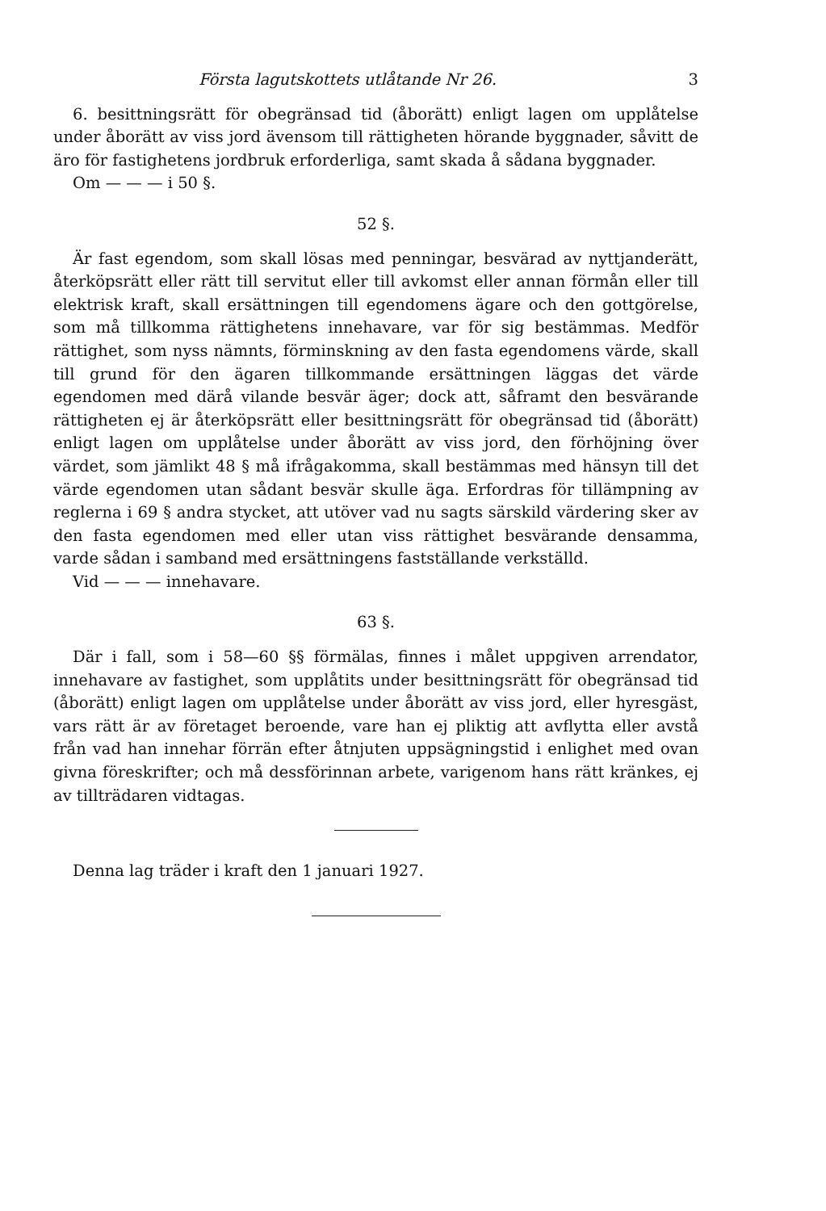Första lagutskottets utlåtande Nr 26. 3
6. besittningsrätt för obegränsad tid (åborätt) enligt lagen om upplåtelse under åborätt av viss jord ävensom till rättigheten hörande byggnader, såvitt de äro för fastighetens jordbruk erforderliga, samt skada å sådana byggnader.
Om — — — i 50 §.
52 §.
Är fast egendom, som skall lösas med penningar, besvärad av nyttjanderätt, återköpsrätt eller rätt till servitut eller till avkomst eller annan förmån eller till elektrisk kraft, skall ersättningen till egendomens ägare och den gottgörelse, som må tillkomma rättighetens innehavare, var för sig bestämmas. Medför rättighet, som nyss nämnts, förminskning av den fasta egendomens värde, skall till grund för den ägaren tillkommande ersättningen läggas det värde egendomen med därå vilande besvär äger; dock att, såframt den besvärande rättigheten ej är återköpsrätt eller besittningsrätt för obegränsad tid (åborätt) enligt lagen om upplåtelse under åborätt av viss jord, den förhöjning över värdet, som jämlikt 48 § må ifrågakomma, skall bestämmas med hänsyn till det värde egendomen utan sådant besvär skulle äga. Erfordras för tillämpning av reglerna i 69 § andra stycket, att utöver vad nu sagts särskild värdering sker av den fasta egendomen med eller utan viss rättighet besvärande densamma, varde sådan i samband med ersättningens fastställande verkställd.
Vid — — — innehavare.
63 §.
Där i fall, som i 58—60 §§ förmälas, finnes i målet uppgiven arrendator, innehavare av fastighet, som upplåtits under besittningsrätt för obegränsad tid (åborätt) enligt lagen om upplåtelse under åborätt av viss jord, eller hyresgäst, vars rätt är av företaget beroende, vare han ej pliktig att avflytta eller avstå från vad han innehar förrän efter åtnjuten uppsägningstid i enlighet med ovan givna föreskrifter; och må dessförinnan arbete, varigenom hans rätt kränkes, ej av tillträdaren vidtagas.
Denna lag träder i kraft den 1 januari 1927.